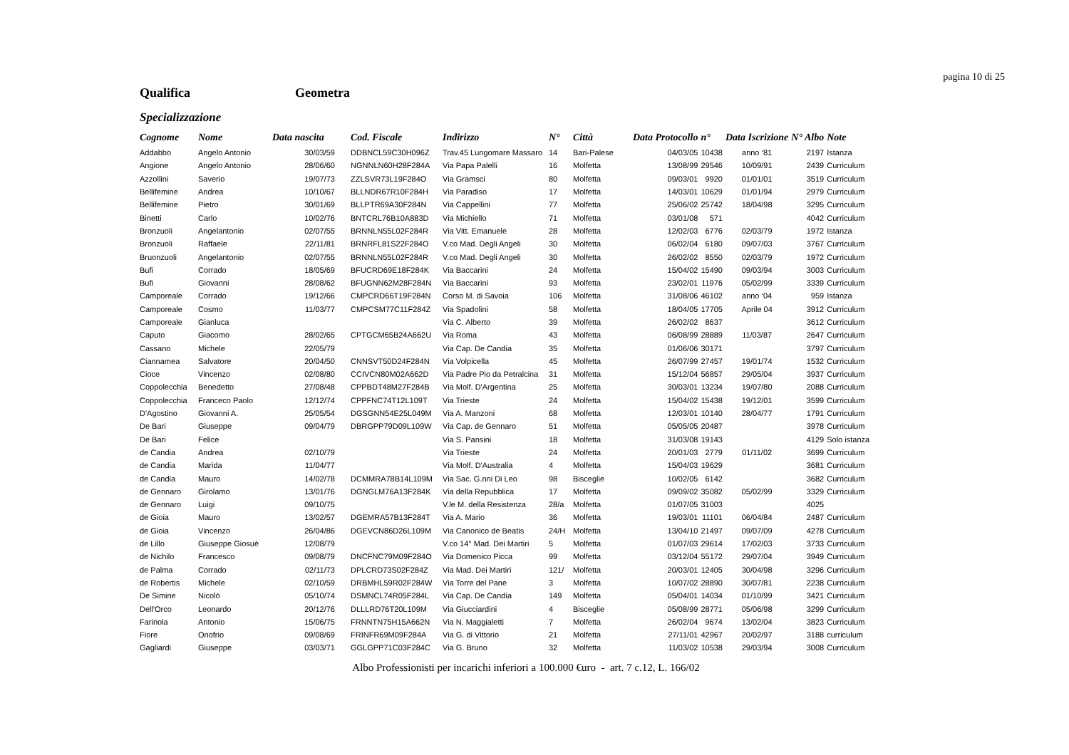pagina 10 di 25
Qualifica Geometra
Specializzazione
| Cognome | Nome | Data nascita | Cod. Fiscale | Indirizzo | N° | Città | Data Protocollo | n° | Data Iscrizione | N° Albo | Note |
| --- | --- | --- | --- | --- | --- | --- | --- | --- | --- | --- | --- |
| Addabbo | Angelo Antonio | 30/03/59 | DDBNCL59C30H096Z | Trav.45 Lungomare Massaro | 14 | Bari-Palese | 04/03/05 | 10438 | anno ‘81 | 2197 | Istanza |
| Angione | Angelo Antonio | 28/06/60 | NGNNLN60H28F284A | Via Papa Palelli | 16 | Molfetta | 13/08/99 | 29546 | 10/09/91 | 2439 | Curriculum |
| Azzollini | Saverio | 19/07/73 | ZZLSVR73L19F284O | Via Gramsci | 80 | Molfetta | 09/03/01 | 9920 | 01/01/01 | 3519 | Curriculum |
| Bellifemine | Andrea | 10/10/67 | BLLNDR67R10F284H | Via Paradiso | 17 | Molfetta | 14/03/01 | 10629 | 01/01/94 | 2979 | Curriculum |
| Bellifemine | Pietro | 30/01/69 | BLLPTR69A30F284N | Via Cappellini | 77 | Molfetta | 25/06/02 | 25742 | 18/04/98 | 3295 | Curriculum |
| Binetti | Carlo | 10/02/76 | BNTCRL76B10A883D | Via Michiello | 71 | Molfetta | 03/01/08 | 571 | | 4042 | Curriculum |
| Bronzuoli | Angelantonio | 02/07/55 | BRNNLN55L02F284R | Via Vitt. Emanuele | 28 | Molfetta | 12/02/03 | 6776 | 02/03/79 | 1972 | Istanza |
| Bronzuoli | Raffaele | 22/11/81 | BRNRFL81S22F284O | V.co Mad. Degli Angeli | 30 | Molfetta | 06/02/04 | 6180 | 09/07/03 | 3767 | Curriculum |
| Bruonzuoli | Angelantonio | 02/07/55 | BRNNLN55L02F284R | V.co Mad. Degli Angeli | 30 | Molfetta | 26/02/02 | 8550 | 02/03/79 | 1972 | Curriculum |
| Bufi | Corrado | 18/05/69 | BFUCRD69E18F284K | Via Baccarini | 24 | Molfetta | 15/04/02 | 15490 | 09/03/94 | 3003 | Curriculum |
| Bufi | Giovanni | 28/08/62 | BFUGNN62M28F284N | Via Baccarini | 93 | Molfetta | 23/02/01 | 11976 | 05/02/99 | 3339 | Curriculum |
| Camporeale | Corrado | 19/12/66 | CMPCRD66T19F284N | Corso M. di Savoia | 106 | Molfetta | 31/08/06 | 46102 | anno ‘04 | 959 | Istanza |
| Camporeale | Cosmo | 11/03/77 | CMPCSM77C11F284Z | Via Spadolini | 58 | Molfetta | 18/04/05 | 17705 | Aprile 04 | 3912 | Curriculum |
| Camporeale | Gianluca | | | Via C. Alberto | 39 | Molfetta | 26/02/02 | 8637 | | 3612 | Curriculum |
| Caputo | Giacomo | 28/02/65 | CPTGCM65B24A662U | Via Roma | 43 | Molfetta | 06/08/99 | 28889 | 11/03/87 | 2647 | Curriculum |
| Cassano | Michele | 22/05/79 | | Via Cap. De Candia | 35 | Molfetta | 01/06/06 | 30171 | | 3797 | Curriculum |
| Ciannamea | Salvatore | 20/04/50 | CNNSVT50D24F284N | Via Volpicella | 45 | Molfetta | 26/07/99 | 27457 | 19/01/74 | 1532 | Curriculum |
| Cioce | Vincenzo | 02/08/80 | CCIVCN80M02A662D | Via Padre Pio da Petralcina | 31 | Molfetta | 15/12/04 | 56857 | 29/05/04 | 3937 | Curriculum |
| Coppolecchia | Benedetto | 27/08/48 | CPPBDT48M27F284B | Via Molf. D'Argentina | 25 | Molfetta | 30/03/01 | 13234 | 19/07/80 | 2088 | Curriculum |
| Coppolecchia | Franceco Paolo | 12/12/74 | CPPFNC74T12L109T | Via Trieste | 24 | Molfetta | 15/04/02 | 15438 | 19/12/01 | 3599 | Curriculum |
| D'Agostino | Giovanni A. | 25/05/54 | DGSGNN54E25L049M | Via A. Manzoni | 68 | Molfetta | 12/03/01 | 10140 | 28/04/77 | 1791 | Curriculum |
| De Bari | Giuseppe | 09/04/79 | DBRGPP79D09L109W | Via Cap. de Gennaro | 51 | Molfetta | 05/05/05 | 20487 | | 3978 | Curriculum |
| De Bari | Felice | | | Via S. Pansini | 18 | Molfetta | 31/03/08 | 19143 | | 4129 | Solo istanza |
| de Candia | Andrea | 02/10/79 | | Via Trieste | 24 | Molfetta | 20/01/03 | 2779 | 01/11/02 | 3699 | Curriculum |
| de Candia | Marida | 11/04/77 | | Via Molf. D'Australia | 4 | Molfetta | 15/04/03 | 19629 | | 3681 | Curriculum |
| de Candia | Mauro | 14/02/78 | DCMMRA78B14L109M | Via Sac. G.nni Di Leo | 98 | Bisceglie | 10/02/05 | 6142 | | 3682 | Curriculum |
| de Gennaro | Girolamo | 13/01/76 | DGNGLM76A13F284K | Via della Repubblica | 17 | Molfetta | 09/09/02 | 35082 | 05/02/99 | 3329 | Curriculum |
| de Gennaro | Luigi | 09/10/75 | | V.le M. della Resistenza | 28/a | Molfetta | 01/07/05 | 31003 | | 4025 | |
| de Gioia | Mauro | 13/02/57 | DGEMRA57B13F284T | Via A. Mario | 36 | Molfetta | 19/03/01 | 11101 | 06/04/84 | 2487 | Curriculum |
| de Gioia | Vincenzo | 26/04/86 | DGEVCN86D26L109M | Via Canonico de Beatis | 24/H | Molfetta | 13/04/10 | 21497 | 09/07/09 | 4278 | Curriculum |
| de Lillo | Giuseppe Giosuè | 12/08/79 | | V.co 14° Mad. Dei Martiri | 5 | Molfetta | 01/07/03 | 29614 | 17/02/03 | 3733 | Curriculum |
| de Nichilo | Francesco | 09/08/79 | DNCFNC79M09F284O | Via Domenico Picca | 99 | Molfetta | 03/12/04 | 55172 | 29/07/04 | 3949 | Curriculum |
| de Palma | Corrado | 02/11/73 | DPLCRD73S02F284Z | Via Mad. Dei Martiri | 121/ | Molfetta | 20/03/01 | 12405 | 30/04/98 | 3296 | Curriculum |
| de Robertis | Michele | 02/10/59 | DRBMHL59R02F284W | Via Torre del Pane | 3 | Molfetta | 10/07/02 | 28890 | 30/07/81 | 2238 | Curriculum |
| De Simine | Nicolò | 05/10/74 | DSMNCL74R05F284L | Via Cap. De Candia | 149 | Molfetta | 05/04/01 | 14034 | 01/10/99 | 3421 | Curriculum |
| Dell'Orco | Leonardo | 20/12/76 | DLLLRD76T20L109M | Via Giucciardini | 4 | Bisceglie | 05/08/99 | 28771 | 05/06/98 | 3299 | Curriculum |
| Farinola | Antonio | 15/06/75 | FRNNTN75H15A662N | Via N. Maggialetti | 7 | Molfetta | 26/02/04 | 9674 | 13/02/04 | 3823 | Curriculum |
| Fiore | Onofrio | 09/08/69 | FRINFR69M09F284A | Via G. di Vittorio | 21 | Molfetta | 27/11/01 | 42967 | 20/02/97 | 3188 | curriculum |
| Gagliardi | Giuseppe | 03/03/71 | GGLGPP71C03F284C | Via G. Bruno | 32 | Molfetta | 11/03/02 | 10538 | 29/03/94 | 3008 | Curriculum |
Albo Professionisti per incarichi inferiori a 100.000 €uro - art. 7 c.12, L. 166/02